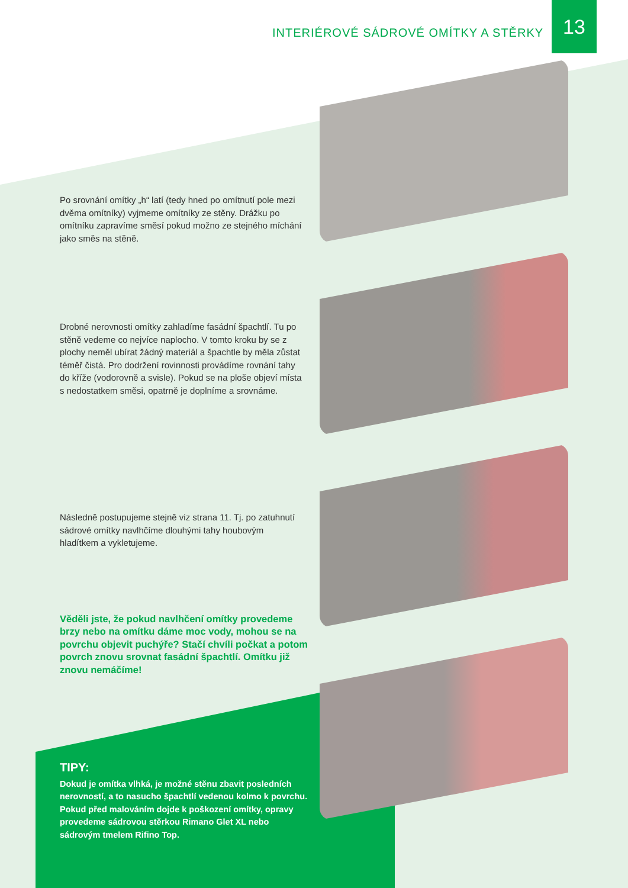INTERIÉROVÉ SÁDROVÉ OMÍTKY A STĚRKY
13
Po srovnání omítky „h“ latí (tedy hned po omítnutí pole mezi dvěma omítníky) vyjmeme omítníky ze stěny. Drážku po omítníku zapravíme směsí pokud možno ze stejného míchání jako směs na stěně.
Drobné nerovnosti omítky zahladíme fasádní špachtlí. Tu po stěně vedeme co nejvíce naplocho. V tomto kroku by se z plochy neměl ubírat žádný materiál a špachtle by měla zůstat téměř čistá. Pro dodržení rovinnosti provádíme rovnání tahy do kříže (vodorovně a svisle). Pokud se na ploše objeví místa s nedostatkem směsi, opatrně je doplníme a srovnáme.
Následně postupujeme stejně viz strana 11. Tj. po zatuhnutí sádrové omítky navlhčíme dlouhými tahy houbovým hladítkem a vykletujeme.
Věděli jste, že pokud navlhčení omítky provedeme brzy nebo na omítku dáme moc vody, mohou se na povrchu objevit puchýře? Stačí chvíli počkat a potom povrch znovu srovnat fasádní špachtlí. Omítku již znovu nemáčíme!
TIPY:
Dokud je omítka vlhká, je možné stěnu zbavit posledních nerovností, a to nasucho špachtlí vedenou kolmo k povrchu. Pokud před malováním dojde k poškození omítky, opravy provedeme sádrovou stěrkou Rimano Glet XL nebo sádrovým tmelem Rifino Top.